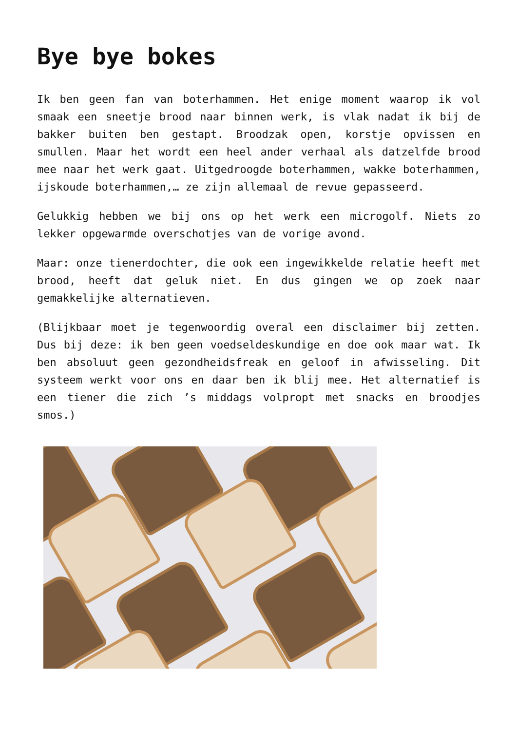Bye bye bokes
Ik ben geen fan van boterhammen. Het enige moment waarop ik vol smaak een sneetje brood naar binnen werk, is vlak nadat ik bij de bakker buiten ben gestapt. Broodzak open, korstje opvissen en smullen. Maar het wordt een heel ander verhaal als datzelfde brood mee naar het werk gaat. Uitgedroogde boterhammen, wakke boterhammen, ijskoude boterhammen,… ze zijn allemaal de revue gepasseerd.
Gelukkig hebben we bij ons op het werk een microgolf. Niets zo lekker opgewarmde overschotjes van de vorige avond.
Maar: onze tienerdochter, die ook een ingewikkelde relatie heeft met brood, heeft dat geluk niet. En dus gingen we op zoek naar gemakkelijke alternatieven.
(Blijkbaar moet je tegenwoordig overal een disclaimer bij zetten. Dus bij deze: ik ben geen voedseldeskundige en doe ook maar wat. Ik ben absoluut geen gezondheidsfreak en geloof in afwisseling. Dit systeem werkt voor ons en daar ben ik blij mee. Het alternatief is een tiener die zich ’s middags volpropt met snacks en broodjes smos.)